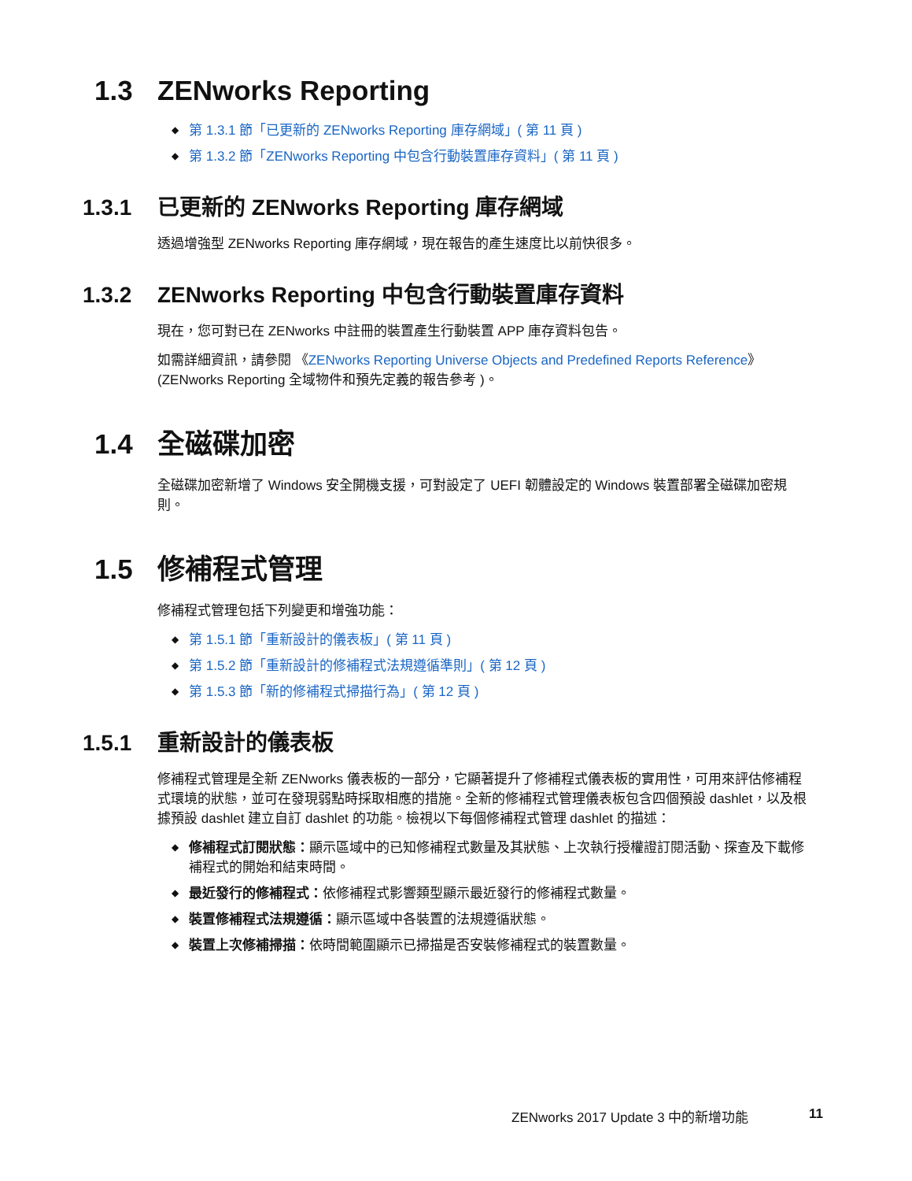1.3 ZENworks Reporting
◆ 第 1.3.1 節「已更新的 ZENworks Reporting 庫存網域」( 第 11 頁 )
◆ 第 1.3.2 節「ZENworks Reporting 中包含行動裝置庫存資料」( 第 11 頁 )
1.3.1 已更新的 ZENworks Reporting 庫存網域
透過增強型 ZENworks Reporting 庫存網域，現在報告的產生速度比以前快很多。
1.3.2 ZENworks Reporting 中包含行動裝置庫存資料
現在，您可對已在 ZENworks 中註冊的裝置產生行動裝置 APP 庫存資料包告。
如需詳細資訊，請參閱 《ZENworks Reporting Universe Objects and Predefined Reports Reference》 (ZENworks Reporting 全域物件和預先定義的報告參考 )。
1.4 全磁碟加密
全磁碟加密新增了 Windows 安全開機支援，可對設定了 UEFI 韌體設定的 Windows 裝置部署全磁碟加密規則。
1.5 修補程式管理
修補程式管理包括下列變更和增強功能：
◆ 第 1.5.1 節「重新設計的儀表板」( 第 11 頁 )
◆ 第 1.5.2 節「重新設計的修補程式法規遵循準則」( 第 12 頁 )
◆ 第 1.5.3 節「新的修補程式掃描行為」( 第 12 頁 )
1.5.1 重新設計的儀表板
修補程式管理是全新 ZENworks 儀表板的一部分，它顯著提升了修補程式儀表板的實用性，可用來評估修補程式環境的狀態，並可在發現弱點時採取相應的措施。全新的修補程式管理儀表板包含四個預設 dashlet，以及根據預設 dashlet 建立自訂 dashlet 的功能。檢視以下每個修補程式管理 dashlet 的描述：
◆ 修補程式訂閱狀態：顯示區域中的已知修補程式數量及其狀態、上次執行授權證訂閱活動、探查及下載修補程式的開始和結束時間。
◆ 最近發行的修補程式：依修補程式影響類型顯示最近發行的修補程式數量。
◆ 裝置修補程式法規遵循：顯示區域中各裝置的法規遵循狀態。
◆ 裝置上次修補掃描：依時間範圍顯示已掃描是否安裝修補程式的裝置數量。
ZENworks 2017 Update 3 中的新增功能
11